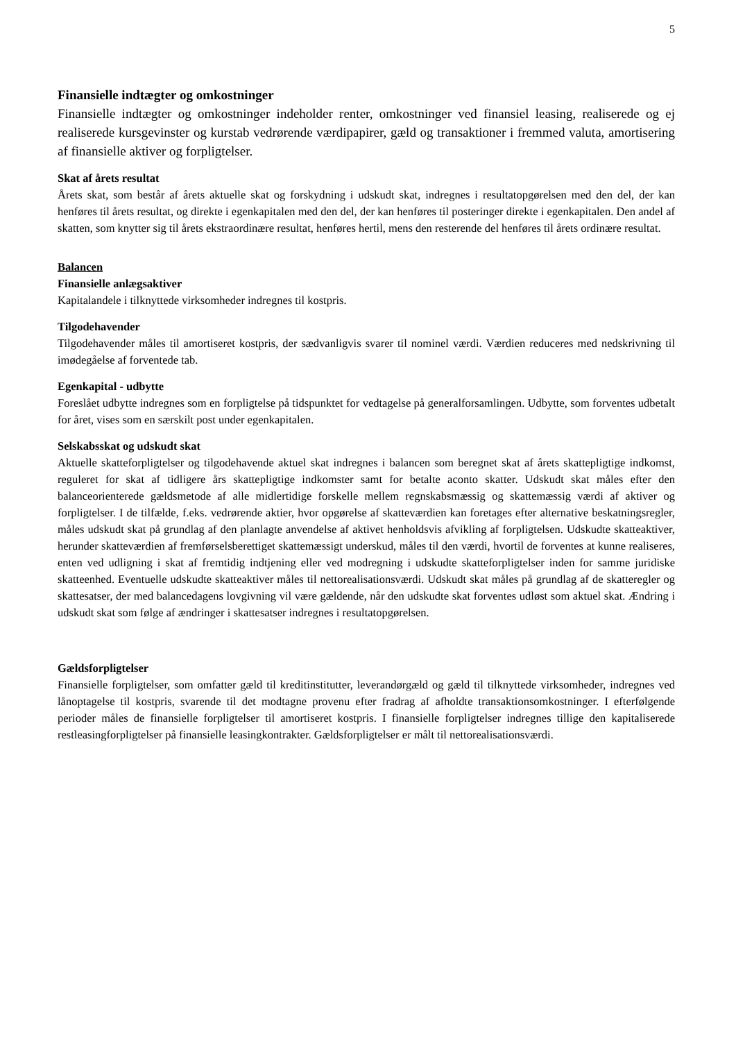5
Finansielle indtægter og omkostninger
Finansielle indtægter og omkostninger indeholder renter, omkostninger ved finansiel leasing, realiserede og ej realiserede kursgevinster og kurstab vedrørende værdipapirer, gæld og transaktioner i fremmed valuta, amortisering af finansielle aktiver og forpligtelser.
Skat af årets resultat
Årets skat, som består af årets aktuelle skat og forskydning i udskudt skat, indregnes i resultatopgørelsen med den del, der kan henføres til årets resultat, og direkte i egenkapitalen med den del, der kan henføres til posteringer direkte i egenkapitalen. Den andel af skatten, som knytter sig til årets ekstraordinære resultat, henføres hertil, mens den resterende del henføres til årets ordinære resultat.
Balancen
Finansielle anlægsaktiver
Kapitalandele i tilknyttede virksomheder indregnes til kostpris.
Tilgodehavender
Tilgodehavender måles til amortiseret kostpris, der sædvanligvis svarer til nominel værdi. Værdien reduceres med nedskrivning til imødegåelse af forventede tab.
Egenkapital - udbytte
Foreslået udbytte indregnes som en forpligtelse på tidspunktet for vedtagelse på generalforsamlingen. Udbytte, som forventes udbetalt for året, vises som en særskilt post under egenkapitalen.
Selskabsskat og udskudt skat
Aktuelle skatteforpligtelser og tilgodehavende aktuel skat indregnes i balancen som beregnet skat af årets skattepligtige indkomst, reguleret for skat af tidligere års skattepligtige indkomster samt for betalte aconto skatter. Udskudt skat måles efter den balanceorienterede gældsmetode af alle midlertidige forskelle mellem regnskabsmæssig og skattemæssig værdi af aktiver og forpligtelser. I de tilfælde, f.eks. vedrørende aktier, hvor opgørelse af skatteværdien kan foretages efter alternative beskatningsregler, måles udskudt skat på grundlag af den planlagte anvendelse af aktivet henholdsvis afvikling af forpligtelsen. Udskudte skatteaktiver, herunder skatteværdien af fremførselsberettiget skattemæssigt underskud, måles til den værdi, hvortil de forventes at kunne realiseres, enten ved udligning i skat af fremtidig indtjening eller ved modregning i udskudte skatteforpligtelser inden for samme juridiske skatteenhed. Eventuelle udskudte skatteaktiver måles til nettorealisationsværdi. Udskudt skat måles på grundlag af de skatteregler og skattesatser, der med balancedagens lovgivning vil være gældende, når den udskudte skat forventes udløst som aktuel skat. Ændring i udskudt skat som følge af ændringer i skattesatser indregnes i resultatopgørelsen.
Gældsforpligtelser
Finansielle forpligtelser, som omfatter gæld til kreditinstitutter, leverandørgæld og gæld til tilknyttede virksomheder, indregnes ved lånoptagelse til kostpris, svarende til det modtagne provenu efter fradrag af afholdte transaktionsomkostninger. I efterfølgende perioder måles de finansielle forpligtelser til amortiseret kostpris. I finansielle forpligtelser indregnes tillige den kapitaliserede restleasingforpligtelser på finansielle leasingkontrakter. Gældsforpligtelser er målt til nettorealisationsværdi.